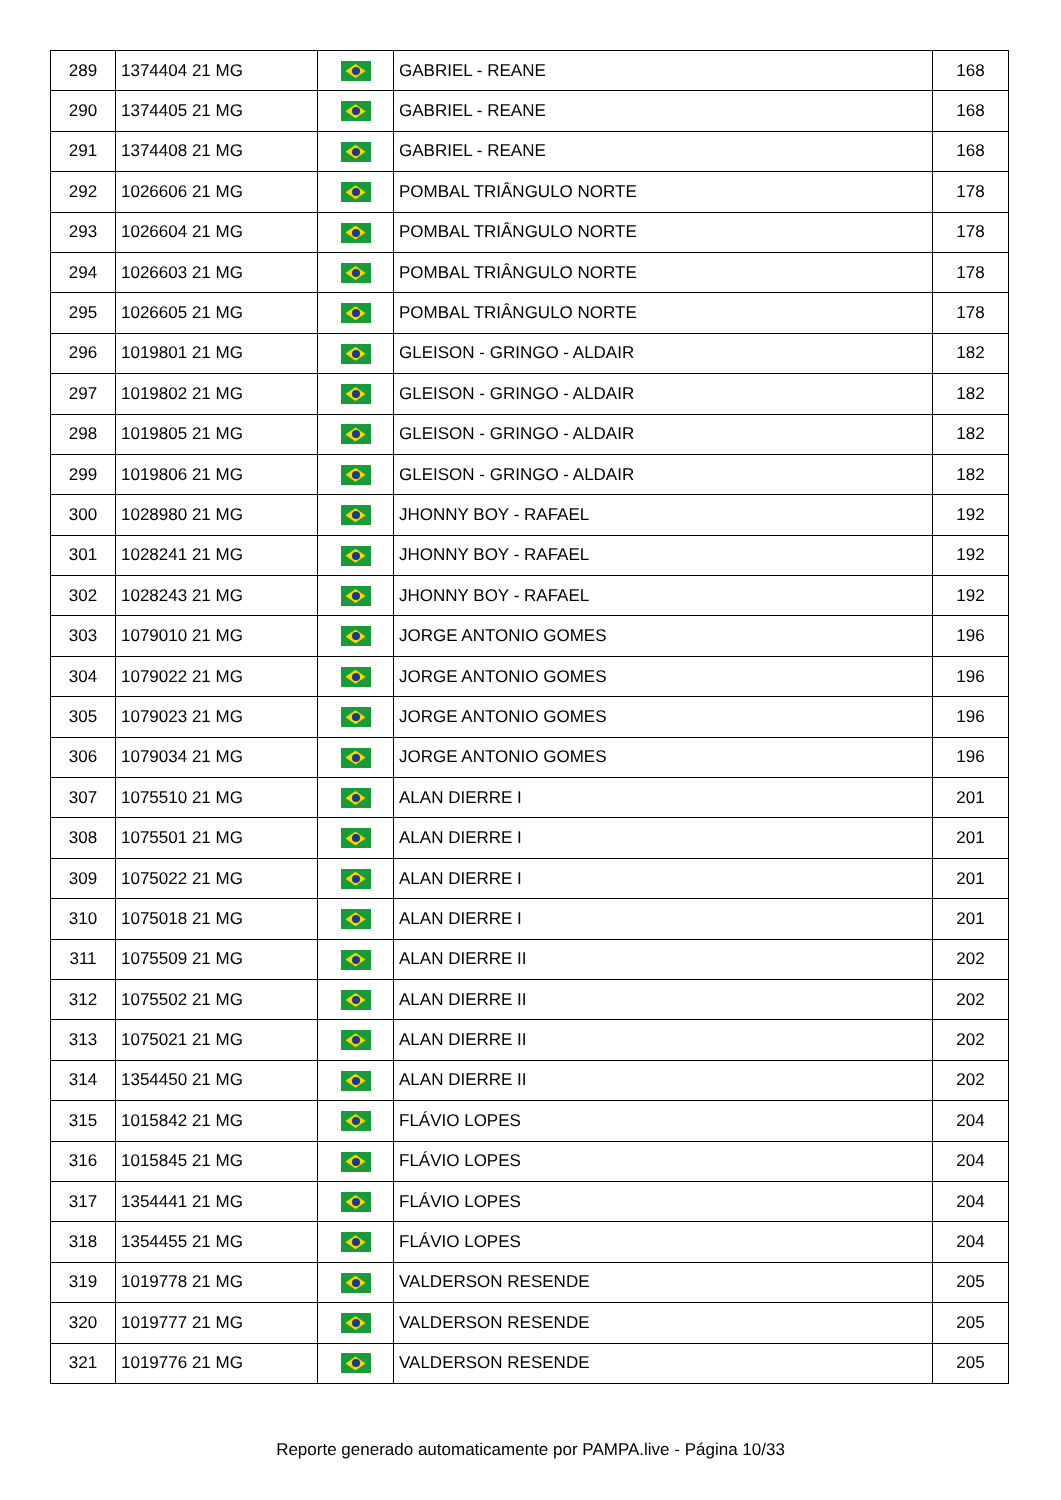| 289 | 1374404 21 MG | | GABRIEL - REANE | 168 |
| 290 | 1374405 21 MG | | GABRIEL - REANE | 168 |
| 291 | 1374408 21 MG | | GABRIEL - REANE | 168 |
| 292 | 1026606 21 MG | | POMBAL TRIÂNGULO NORTE | 178 |
| 293 | 1026604 21 MG | | POMBAL TRIÂNGULO NORTE | 178 |
| 294 | 1026603 21 MG | | POMBAL TRIÂNGULO NORTE | 178 |
| 295 | 1026605 21 MG | | POMBAL TRIÂNGULO NORTE | 178 |
| 296 | 1019801 21 MG | | GLEISON - GRINGO - ALDAIR | 182 |
| 297 | 1019802 21 MG | | GLEISON - GRINGO - ALDAIR | 182 |
| 298 | 1019805 21 MG | | GLEISON - GRINGO - ALDAIR | 182 |
| 299 | 1019806 21 MG | | GLEISON - GRINGO - ALDAIR | 182 |
| 300 | 1028980 21 MG | | JHONNY BOY - RAFAEL | 192 |
| 301 | 1028241 21 MG | | JHONNY BOY - RAFAEL | 192 |
| 302 | 1028243 21 MG | | JHONNY BOY - RAFAEL | 192 |
| 303 | 1079010 21 MG | | JORGE ANTONIO GOMES | 196 |
| 304 | 1079022 21 MG | | JORGE ANTONIO GOMES | 196 |
| 305 | 1079023 21 MG | | JORGE ANTONIO GOMES | 196 |
| 306 | 1079034 21 MG | | JORGE ANTONIO GOMES | 196 |
| 307 | 1075510 21 MG | | ALAN DIERRE I | 201 |
| 308 | 1075501 21 MG | | ALAN DIERRE I | 201 |
| 309 | 1075022 21 MG | | ALAN DIERRE I | 201 |
| 310 | 1075018 21 MG | | ALAN DIERRE I | 201 |
| 311 | 1075509 21 MG | | ALAN DIERRE II | 202 |
| 312 | 1075502 21 MG | | ALAN DIERRE II | 202 |
| 313 | 1075021 21 MG | | ALAN DIERRE II | 202 |
| 314 | 1354450 21 MG | | ALAN DIERRE II | 202 |
| 315 | 1015842 21 MG | | FLÁVIO LOPES | 204 |
| 316 | 1015845 21 MG | | FLÁVIO LOPES | 204 |
| 317 | 1354441 21 MG | | FLÁVIO LOPES | 204 |
| 318 | 1354455 21 MG | | FLÁVIO LOPES | 204 |
| 319 | 1019778 21 MG | | VALDERSON RESENDE | 205 |
| 320 | 1019777 21 MG | | VALDERSON RESENDE | 205 |
| 321 | 1019776 21 MG | | VALDERSON RESENDE | 205 |
Reporte generado automaticamente por PAMPA.live - Página 10/33